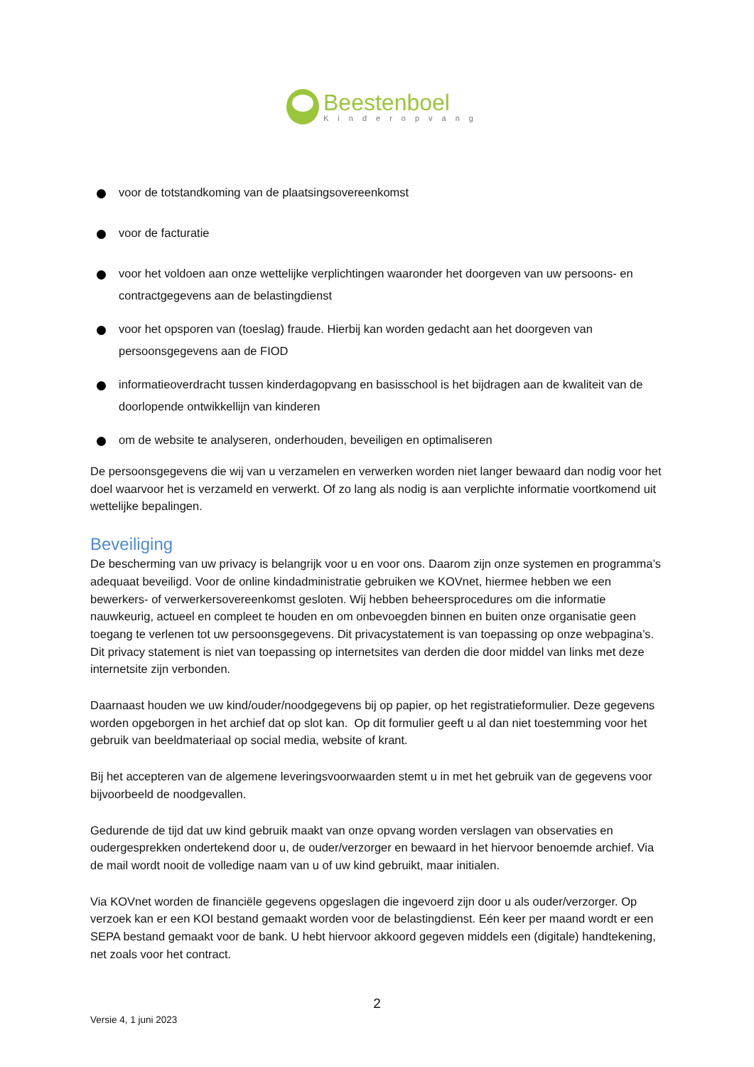Beestenboel
Kinderopvang
voor de totstandkoming van de plaatsingsovereenkomst
voor de facturatie
voor het voldoen aan onze wettelijke verplichtingen waaronder het doorgeven van uw persoons- en contractgegevens aan de belastingdienst
voor het opsporen van (toeslag) fraude. Hierbij kan worden gedacht aan het doorgeven van persoonsgegevens aan de FIOD
informatieoverdracht tussen kinderdagopvang en basisschool is het bijdragen aan de kwaliteit van de doorlopende ontwikkellijn van kinderen
om de website te analyseren, onderhouden, beveiligen en optimaliseren
De persoonsgegevens die wij van u verzamelen en verwerken worden niet langer bewaard dan nodig voor het doel waarvoor het is verzameld en verwerkt. Of zo lang als nodig is aan verplichte informatie voortkomend uit wettelijke bepalingen.
Beveiliging
De bescherming van uw privacy is belangrijk voor u en voor ons. Daarom zijn onze systemen en programma’s adequaat beveiligd. Voor de online kindadministratie gebruiken we KOVnet, hiermee hebben we een bewerkers- of verwerkersovereenkomst gesloten. Wij hebben beheersprocedures om die informatie nauwkeurig, actueel en compleet te houden en om onbevoegden binnen en buiten onze organisatie geen toegang te verlenen tot uw persoonsgegevens. Dit privacystatement is van toepassing op onze webpagina’s. Dit privacy statement is niet van toepassing op internetsites van derden die door middel van links met deze internetsite zijn verbonden.
Daarnaast houden we uw kind/ouder/noodgegevens bij op papier, op het registratieformulier. Deze gegevens worden opgeborgen in het archief dat op slot kan. Op dit formulier geeft u al dan niet toestemming voor het gebruik van beeldmateriaal op social media, website of krant.
Bij het accepteren van de algemene leveringsvoorwaarden stemt u in met het gebruik van de gegevens voor bijvoorbeeld de noodgevallen.
Gedurende de tijd dat uw kind gebruik maakt van onze opvang worden verslagen van observaties en oudergesprekken ondertekend door u, de ouder/verzorger en bewaard in het hiervoor benoemde archief. Via de mail wordt nooit de volledige naam van u of uw kind gebruikt, maar initialen.
Via KOVnet worden de financiële gegevens opgeslagen die ingevoerd zijn door u als ouder/verzorger. Op verzoek kan er een KOI bestand gemaakt worden voor de belastingdienst. Eén keer per maand wordt er een SEPA bestand gemaakt voor de bank. U hebt hiervoor akkoord gegeven middels een (digitale) handtekening, net zoals voor het contract.
2
Versie 4, 1 juni 2023